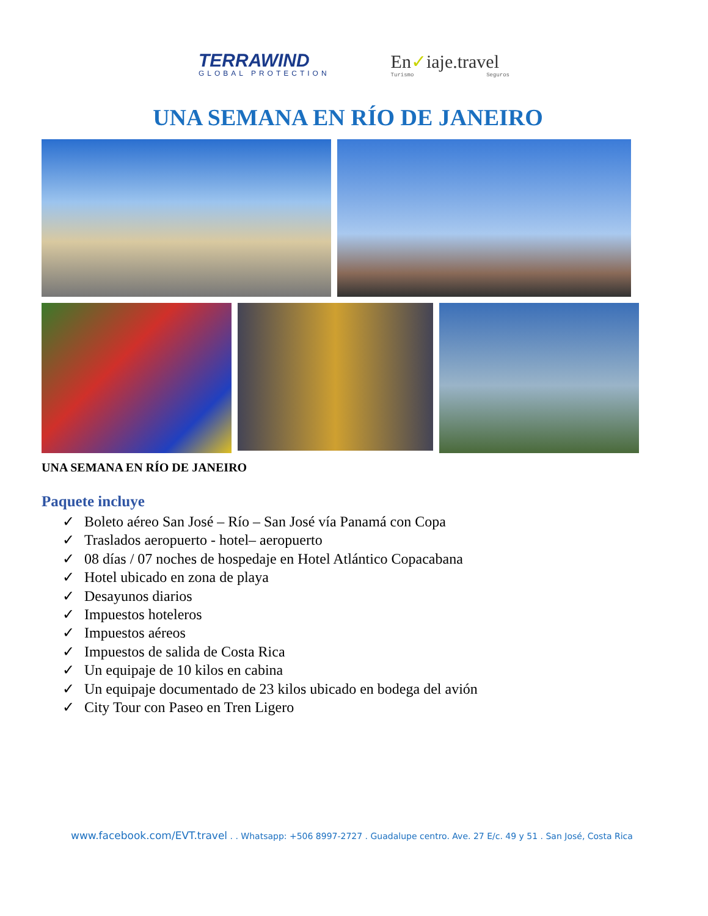TERRAWIND
GLOBAL PROTECTION
En✓iaje.travel
Turismo Seguros
UNA SEMANA EN RÍO DE JANEIRO
UNA SEMANA EN RÍO DE JANEIRO
Paquete incluye
✓ Boleto aéreo San José – Río – San José vía Panamá con Copa
✓ Traslados aeropuerto - hotel– aeropuerto
✓ 08 días / 07 noches de hospedaje en Hotel Atlántico Copacabana
✓ Hotel ubicado en zona de playa
✓ Desayunos diarios
✓ Impuestos hoteleros
✓ Impuestos aéreos
✓ Impuestos de salida de Costa Rica
✓ Un equipaje de 10 kilos en cabina
✓ Un equipaje documentado de 23 kilos ubicado en bodega del avión
✓ City Tour con Paseo en Tren Ligero
www.facebook.com/EVT.travel . . Whatsapp: +506 8997-2727 . Guadalupe centro. Ave. 27 E/c. 49 y 51 . San José, Costa Rica